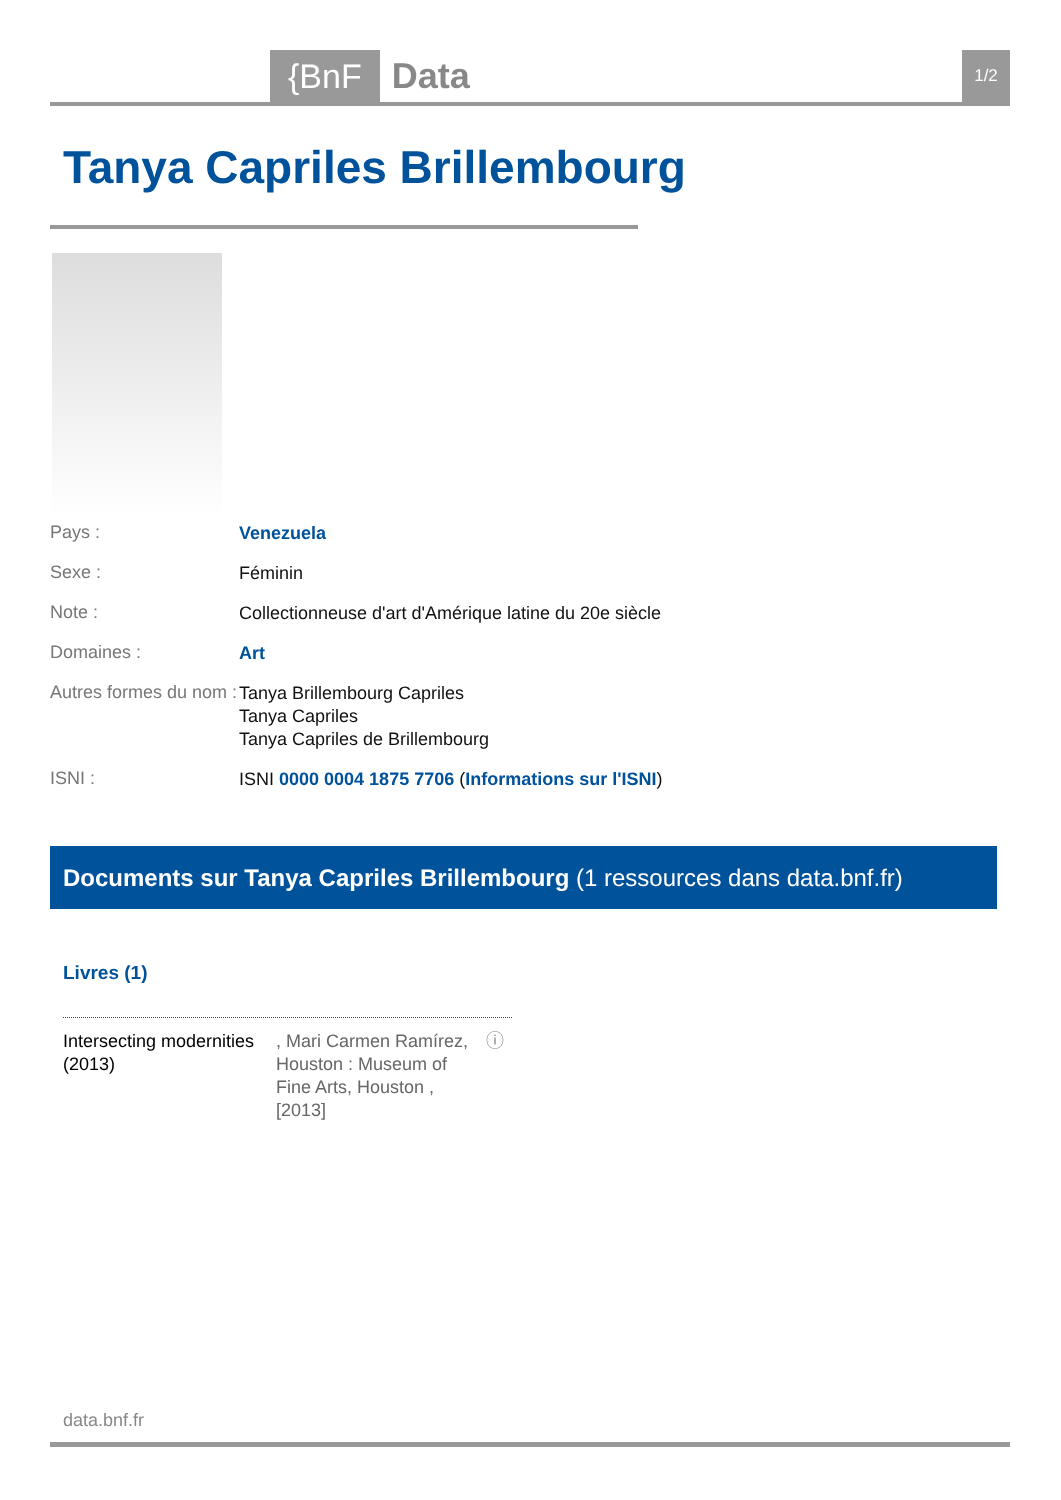{BnF Data 1/2
Tanya Capriles Brillembourg
Pays :
Venezuela
Sexe :
Féminin
Note :
Collectionneuse d'art d'Amérique latine du 20e siècle
Domaines :
Art
Autres formes du nom :
Tanya Brillembourg Capriles
Tanya Capriles
Tanya Capriles de Brillembourg
ISNI :
ISNI 0000 0004 1875 7706 (Informations sur l'ISNI)
Documents sur Tanya Capriles Brillembourg (1 ressources dans data.bnf.fr)
Livres (1)
Intersecting modernities (2013)
, Mari Carmen Ramírez, Houston : Museum of Fine Arts, Houston , [2013]
ⓘ
data.bnf.fr